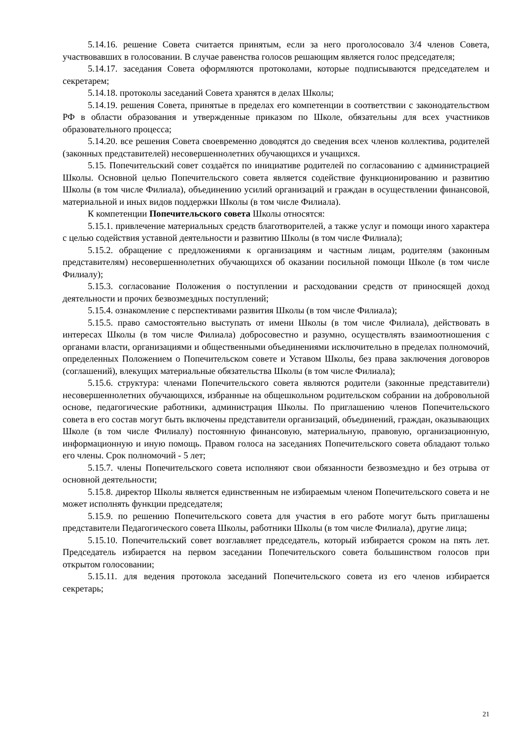5.14.16. решение Совета считается принятым, если за него проголосовало 3/4 членов Совета, участвовавших в голосовании. В случае равенства голосов решающим является голос председателя;
5.14.17. заседания Совета оформляются протоколами, которые подписываются председателем и секретарем;
5.14.18. протоколы заседаний Совета хранятся в делах Школы;
5.14.19. решения Совета, принятые в пределах его компетенции в соответствии с законодательством РФ в области образования и утвержденные приказом по Школе, обязательны для всех участников образовательного процесса;
5.14.20. все решения Совета своевременно доводятся до сведения всех членов коллектива, родителей (законных представителей) несовершеннолетних обучающихся и учащихся.
5.15. Попечительский совет создаётся по инициативе родителей по согласованию с администрацией Школы. Основной целью Попечительского совета является содействие функционированию и развитию Школы (в том числе Филиала), объединению усилий организаций и граждан в осуществлении финансовой, материальной и иных видов поддержки Школы (в том числе Филиала).
К компетенции Попечительского совета Школы относятся:
5.15.1. привлечение материальных средств благотворителей, а также услуг и помощи иного характера с целью содействия уставной деятельности и развитию Школы (в том числе Филиала);
5.15.2. обращение с предложениями к организациям и частным лицам, родителям (законным представителям) несовершеннолетних обучающихся об оказании посильной помощи Школе (в том числе Филиалу);
5.15.3. согласование Положения о поступлении и расходовании средств от приносящей доход деятельности и прочих безвозмездных поступлений;
5.15.4. ознакомление с перспективами развития Школы (в том числе Филиала);
5.15.5. право самостоятельно выступать от имени Школы (в том числе Филиала), действовать в интересах Школы (в том числе Филиала) добросовестно и разумно, осуществлять взаимоотношения с органами власти, организациями и общественными объединениями исключительно в пределах полномочий, определенных Положением о Попечительском совете и Уставом Школы, без права заключения договоров (соглашений), влекущих материальные обязательства Школы (в том числе Филиала);
5.15.6. структура: членами Попечительского совета являются родители (законные представители) несовершеннолетних обучающихся, избранные на общешкольном родительском собрании на добровольной основе, педагогические работники, администрация Школы. По приглашению членов Попечительского совета в его состав могут быть включены представители организаций, объединений, граждан, оказывающих Школе (в том числе Филиалу) постоянную финансовую, материальную, правовую, организационную, информационную и иную помощь. Правом голоса на заседаниях Попечительского совета обладают только его члены. Срок полномочий - 5 лет;
5.15.7. члены Попечительского совета исполняют свои обязанности безвозмездно и без отрыва от основной деятельности;
5.15.8. директор Школы является единственным не избираемым членом Попечительского совета и не может исполнять функции председателя;
5.15.9. по решению Попечительского совета для участия в его работе могут быть приглашены представители Педагогического совета Школы, работники Школы (в том числе Филиала), другие лица;
5.15.10. Попечительский совет возглавляет председатель, который избирается сроком на пять лет. Председатель избирается на первом заседании Попечительского совета большинством голосов при открытом голосовании;
5.15.11. для ведения протокола заседаний Попечительского совета из его членов избирается секретарь;
21